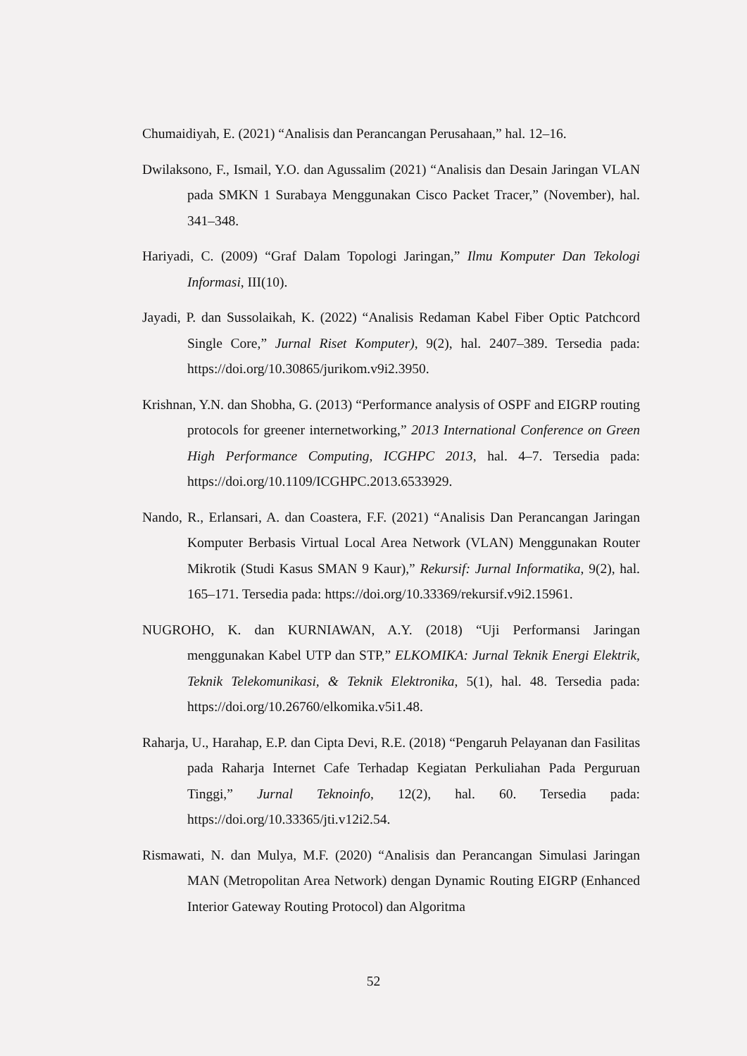Chumaidiyah, E. (2021) “Analisis dan Perancangan Perusahaan,” hal. 12–16.
Dwilaksono, F., Ismail, Y.O. dan Agussalim (2021) “Analisis dan Desain Jaringan VLAN pada SMKN 1 Surabaya Menggunakan Cisco Packet Tracer,” (November), hal. 341–348.
Hariyadi, C. (2009) “Graf Dalam Topologi Jaringan,” Ilmu Komputer Dan Tekologi Informasi, III(10).
Jayadi, P. dan Sussolaikah, K. (2022) “Analisis Redaman Kabel Fiber Optic Patchcord Single Core,” Jurnal Riset Komputer), 9(2), hal. 2407–389. Tersedia pada: https://doi.org/10.30865/jurikom.v9i2.3950.
Krishnan, Y.N. dan Shobha, G. (2013) “Performance analysis of OSPF and EIGRP routing protocols for greener internetworking,” 2013 International Conference on Green High Performance Computing, ICGHPC 2013, hal. 4–7. Tersedia pada: https://doi.org/10.1109/ICGHPC.2013.6533929.
Nando, R., Erlansari, A. dan Coastera, F.F. (2021) “Analisis Dan Perancangan Jaringan Komputer Berbasis Virtual Local Area Network (VLAN) Menggunakan Router Mikrotik (Studi Kasus SMAN 9 Kaur),” Rekursif: Jurnal Informatika, 9(2), hal. 165–171. Tersedia pada: https://doi.org/10.33369/rekursif.v9i2.15961.
NUGROHO, K. dan KURNIAWAN, A.Y. (2018) “Uji Performansi Jaringan menggunakan Kabel UTP dan STP,” ELKOMIKA: Jurnal Teknik Energi Elektrik, Teknik Telekomunikasi, & Teknik Elektronika, 5(1), hal. 48. Tersedia pada: https://doi.org/10.26760/elkomika.v5i1.48.
Raharja, U., Harahap, E.P. dan Cipta Devi, R.E. (2018) “Pengaruh Pelayanan dan Fasilitas pada Raharja Internet Cafe Terhadap Kegiatan Perkuliahan Pada Perguruan Tinggi,” Jurnal Teknoinfo, 12(2), hal. 60. Tersedia pada: https://doi.org/10.33365/jti.v12i2.54.
Rismawati, N. dan Mulya, M.F. (2020) “Analisis dan Perancangan Simulasi Jaringan MAN (Metropolitan Area Network) dengan Dynamic Routing EIGRP (Enhanced Interior Gateway Routing Protocol) dan Algoritma
52